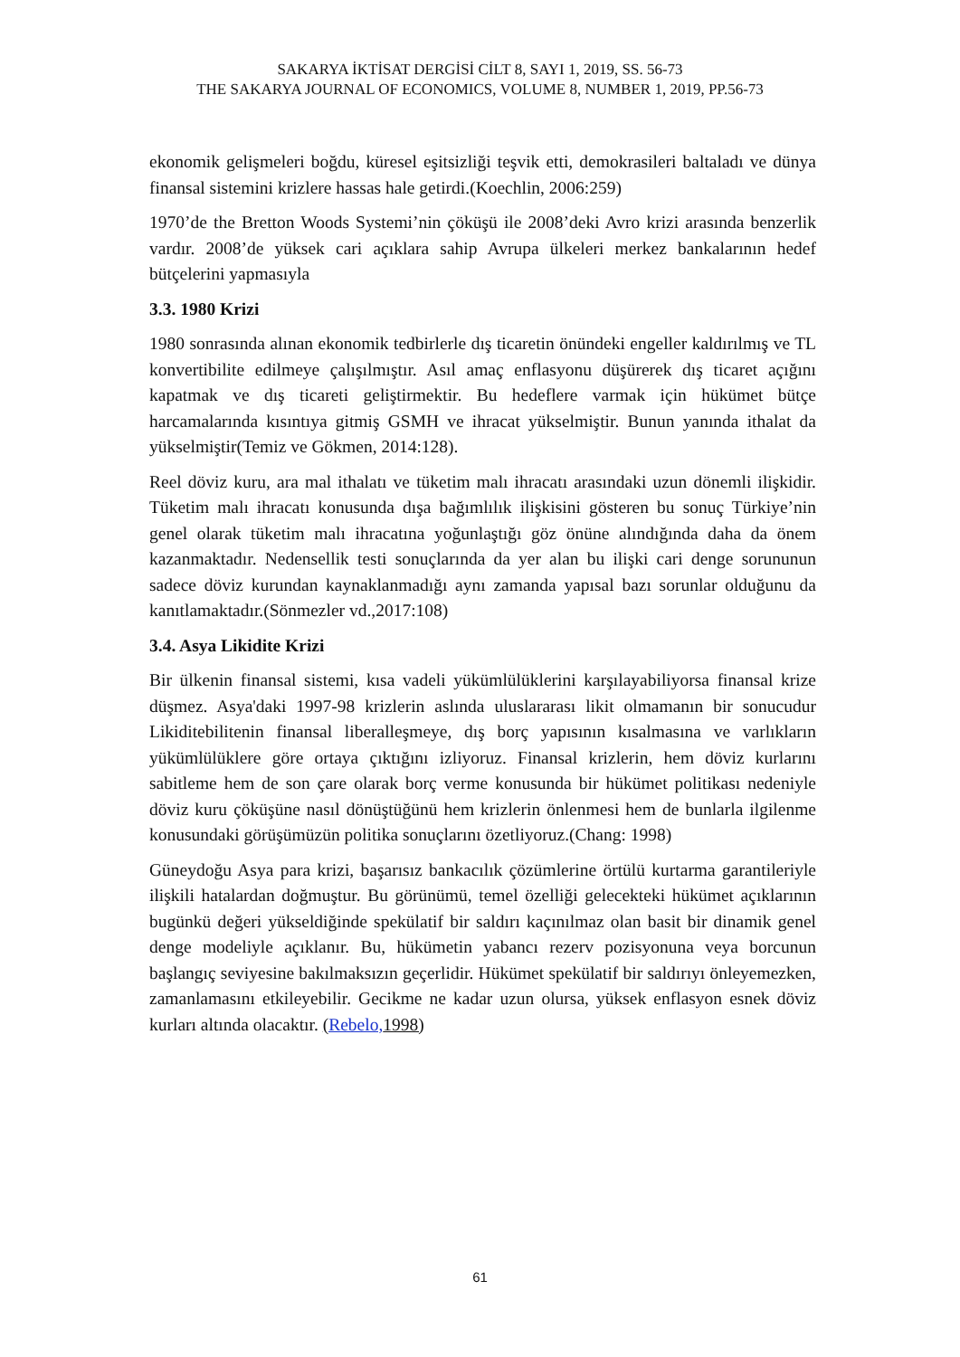SAKARYA İKTİSAT DERGİSİ CİLT 8, SAYI 1, 2019, SS. 56-73
THE SAKARYA JOURNAL OF ECONOMICS, VOLUME 8, NUMBER 1, 2019, PP.56-73
ekonomik gelişmeleri boğdu, küresel eşitsizliği teşvik etti, demokrasileri baltaladı ve dünya finansal sistemini krizlere hassas hale getirdi.(Koechlin, 2006:259)
1970’de the Bretton Woods Systemi’nin çöküşü ile 2008’deki Avro krizi arasında benzerlik vardır. 2008’de yüksek cari açıklara sahip Avrupa ülkeleri merkez bankalarının hedef bütçelerini yapmasıyla
3.3. 1980 Krizi
1980 sonrasında alınan ekonomik tedbirlerle dış ticaretin önündeki engeller kaldırılmış ve TL konvertibilite edilmeye çalışılmıştır. Asıl amaç enflasyonu düşürerek dış ticaret açığını kapatmak ve dış ticareti geliştirmektir. Bu hedeflere varmak için hükümet bütçe harcamalarında kısıntıya gitmiş GSMH ve ihracat yükselmiştir. Bunun yanında ithalat da yükselmiştir(Temiz ve Gökmen, 2014:128).
Reel döviz kuru, ara mal ithalatı ve tüketim malı ihracatı arasındaki uzun dönemli ilişkidir. Tüketim malı ihracatı konusunda dışa bağımlılık ilişkisini gösteren bu sonuç Türkiye’nin genel olarak tüketim malı ihracatına yoğunlaştığı göz önüne alındığında daha da önem kazanmaktadır. Nedensellik testi sonuçlarında da yer alan bu ilişki cari denge sorununun sadece döviz kurundan kaynaklanmadığı aynı zamanda yapısal bazı sorunlar olduğunu da kanıtlamaktadır.(Sönmezler vd.,2017:108)
3.4. Asya Likidite Krizi
Bir ülkenin finansal sistemi, kısa vadeli yükümlülüklerini karşılayabiliyorsa finansal krize düşmez. Asya'daki 1997-98 krizlerin aslında uluslararası likit olmamanın bir sonucudur Likiditebilitenin finansal liberalleşmeye, dış borç yapısının kısalmasına ve varlıkların yükümlülüklere göre ortaya çıktığını izliyoruz. Finansal krizlerin, hem döviz kurlarını sabitleme hem de son çare olarak borç verme konusunda bir hükümet politikası nedeniyle döviz kuru çöküşüne nasıl dönüştüğünü hem krizlerin önlenmesi hem de bunlarla ilgilenme konusundaki görüşümüzün politika sonuçlarını özetliyoruz.(Chang: 1998)
Güneydoğu Asya para krizi, başarısız bankacılık çözümlerine örtülü kurtarma garantileriyle ilişkili hatalardan doğmuştur. Bu görünümü, temel özelliği gelecekteki hükümet açıklarının bugünkü değeri yükseldiğinde spekülatif bir saldırı kaçınılmaz olan basit bir dinamik genel denge modeliyle açıklanır. Bu, hükümetin yabancı rezerv pozisyonuna veya borcunun başlangıç seviyesine bakılmaksızın geçerlidir. Hükümet spekülatif bir saldırıyı önleyemezken, zamanlamasını etkileyebilir. Gecikme ne kadar uzun olursa, yüksek enflasyon esnek döviz kurları altında olacaktır. (Rebelo, 1998)
61